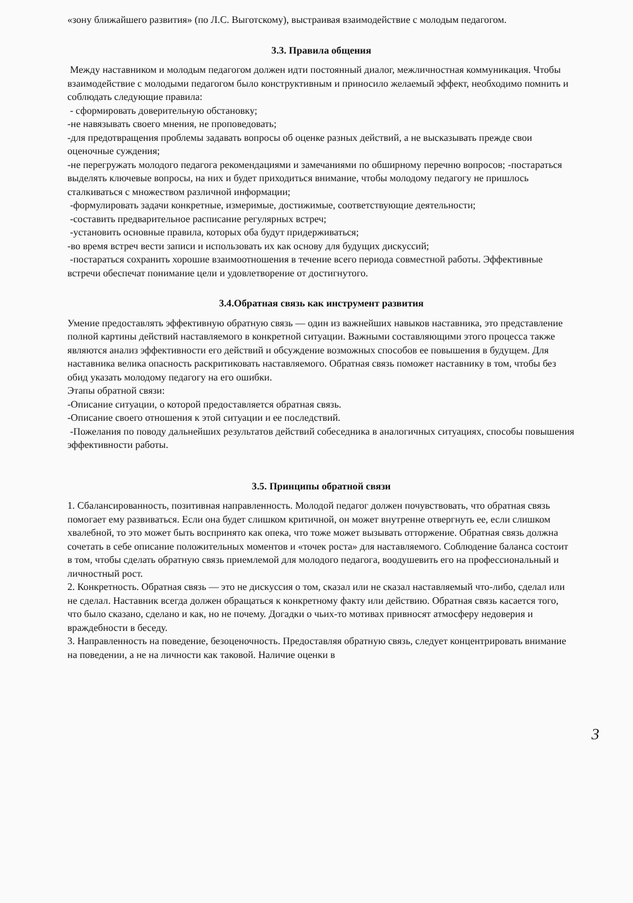«зону ближайшего развития» (по Л.С. Выготскому), выстраивая взаимодействие с молодым педагогом.
3.3. Правила общения
Между наставником и молодым педагогом должен идти постоянный диалог, межличностная коммуникация. Чтобы взаимодействие с молодыми педагогом было конструктивным и приносило желаемый эффект, необходимо помнить и соблюдать следующие правила:
- сформировать доверительную обстановку;
-не навязывать своего мнения, не проповедовать;
-для предотвращения проблемы задавать вопросы об оценке разных действий, а не высказывать прежде свои оценочные суждения;
-не перегружать молодого педагога рекомендациями и замечаниями по обширному перечню вопросов; -постараться выделять ключевые вопросы, на них и будет приходиться внимание, чтобы молодому педагогу не пришлось сталкиваться с множеством различной информации;
-формулировать задачи конкретные, измеримые, достижимые, соответствующие деятельности;
-составить предварительное расписание регулярных встреч;
-установить основные правила, которых оба будут придерживаться;
-во время встреч вести записи и использовать их как основу для будущих дискуссий;
-постараться сохранить хорошие взаимоотношения в течение всего периода совместной работы. Эффективные встречи обеспечат понимание цели и удовлетворение от достигнутого.
3.4.Обратная связь как инструмент развития
Умение предоставлять эффективную обратную связь — один из важнейших навыков наставника, это представление полной картины действий наставляемого в конкретной ситуации. Важными составляющими этого процесса также являются анализ эффективности его действий и обсуждение возможных способов ее повышения в будущем. Для наставника велика опасность раскритиковать наставляемого. Обратная связь поможет наставнику в том, чтобы без обид указать молодому педагогу на его ошибки.
Этапы обратной связи:
-Описание ситуации, о которой предоставляется обратная связь.
-Описание своего отношения к этой ситуации и ее последствий.
-Пожелания по поводу дальнейших результатов действий собеседника в аналогичных ситуациях, способы повышения эффективности работы.
3.5. Принципы обратной связи
1. Сбалансированность, позитивная направленность. Молодой педагог должен почувствовать, что обратная связь помогает ему развиваться. Если она будет слишком критичной, он может внутренне отвергнуть ее, если слишком хвалебной, то это может быть воспринято как опека, что тоже может вызывать отторжение. Обратная связь должна сочетать в себе описание положительных моментов и «точек роста» для наставляемого. Соблюдение баланса состоит в том, чтобы сделать обратную связь приемлемой для молодого педагога, воодушевить его на профессиональный и личностный рост.
2. Конкретность. Обратная связь — это не дискуссия о том, сказал или не сказал наставляемый что-либо, сделал или не сделал. Наставник всегда должен обращаться к конкретному факту или действию. Обратная связь касается того, что было сказано, сделано и как, но не почему. Догадки о чьих-то мотивах привносят атмосферу недоверия и враждебности в беседу.
3. Направленность на поведение, безоценочность. Предоставляя обратную связь, следует концентрировать внимание на поведении, а не на личности как таковой. Наличие оценки в
3